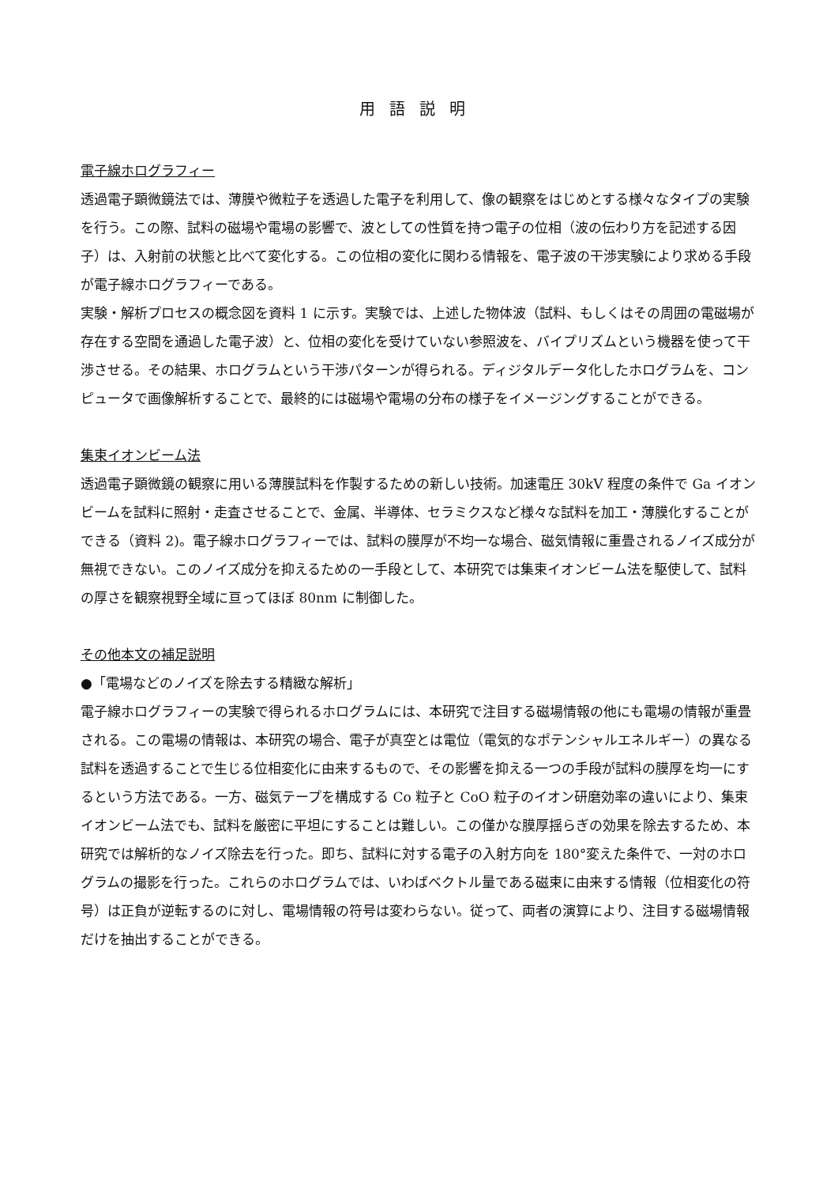用語説明
電子線ホログラフィー
透過電子顕微鏡法では、薄膜や微粒子を透過した電子を利用して、像の観察をはじめとする様々なタイプの実験を行う。この際、試料の磁場や電場の影響で、波としての性質を持つ電子の位相（波の伝わり方を記述する因子）は、入射前の状態と比べて変化する。この位相の変化に関わる情報を、電子波の干渉実験により求める手段が電子線ホログラフィーである。
実験・解析プロセスの概念図を資料 1 に示す。実験では、上述した物体波（試料、もしくはその周囲の電磁場が存在する空間を通過した電子波）と、位相の変化を受けていない参照波を、バイプリズムという機器を使って干渉させる。その結果、ホログラムという干渉パターンが得られる。ディジタルデータ化したホログラムを、コンピュータで画像解析することで、最終的には磁場や電場の分布の様子をイメージングすることができる。
集束イオンビーム法
透過電子顕微鏡の観察に用いる薄膜試料を作製するための新しい技術。加速電圧 30kV 程度の条件で Ga イオンビームを試料に照射・走査させることで、金属、半導体、セラミクスなど様々な試料を加工・薄膜化することができる（資料 2)。電子線ホログラフィーでは、試料の膜厚が不均一な場合、磁気情報に重畳されるノイズ成分が無視できない。このノイズ成分を抑えるための一手段として、本研究では集束イオンビーム法を駆使して、試料の厚さを観察視野全域に亘ってほぼ 80nm に制御した。
その他本文の補足説明
●「電場などのノイズを除去する精緻な解析」
電子線ホログラフィーの実験で得られるホログラムには、本研究で注目する磁場情報の他にも電場の情報が重畳される。この電場の情報は、本研究の場合、電子が真空とは電位（電気的なポテンシャルエネルギー）の異なる試料を透過することで生じる位相変化に由来するもので、その影響を抑える一つの手段が試料の膜厚を均一にするという方法である。一方、磁気テープを構成する Co 粒子と CoO 粒子のイオン研磨効率の違いにより、集束イオンビーム法でも、試料を厳密に平坦にすることは難しい。この僅かな膜厚揺らぎの効果を除去するため、本研究では解析的なノイズ除去を行った。即ち、試料に対する電子の入射方向を 180°変えた条件で、一対のホログラムの撮影を行った。これらのホログラムでは、いわばベクトル量である磁束に由来する情報（位相変化の符号）は正負が逆転するのに対し、電場情報の符号は変わらない。従って、両者の演算により、注目する磁場情報だけを抽出することができる。